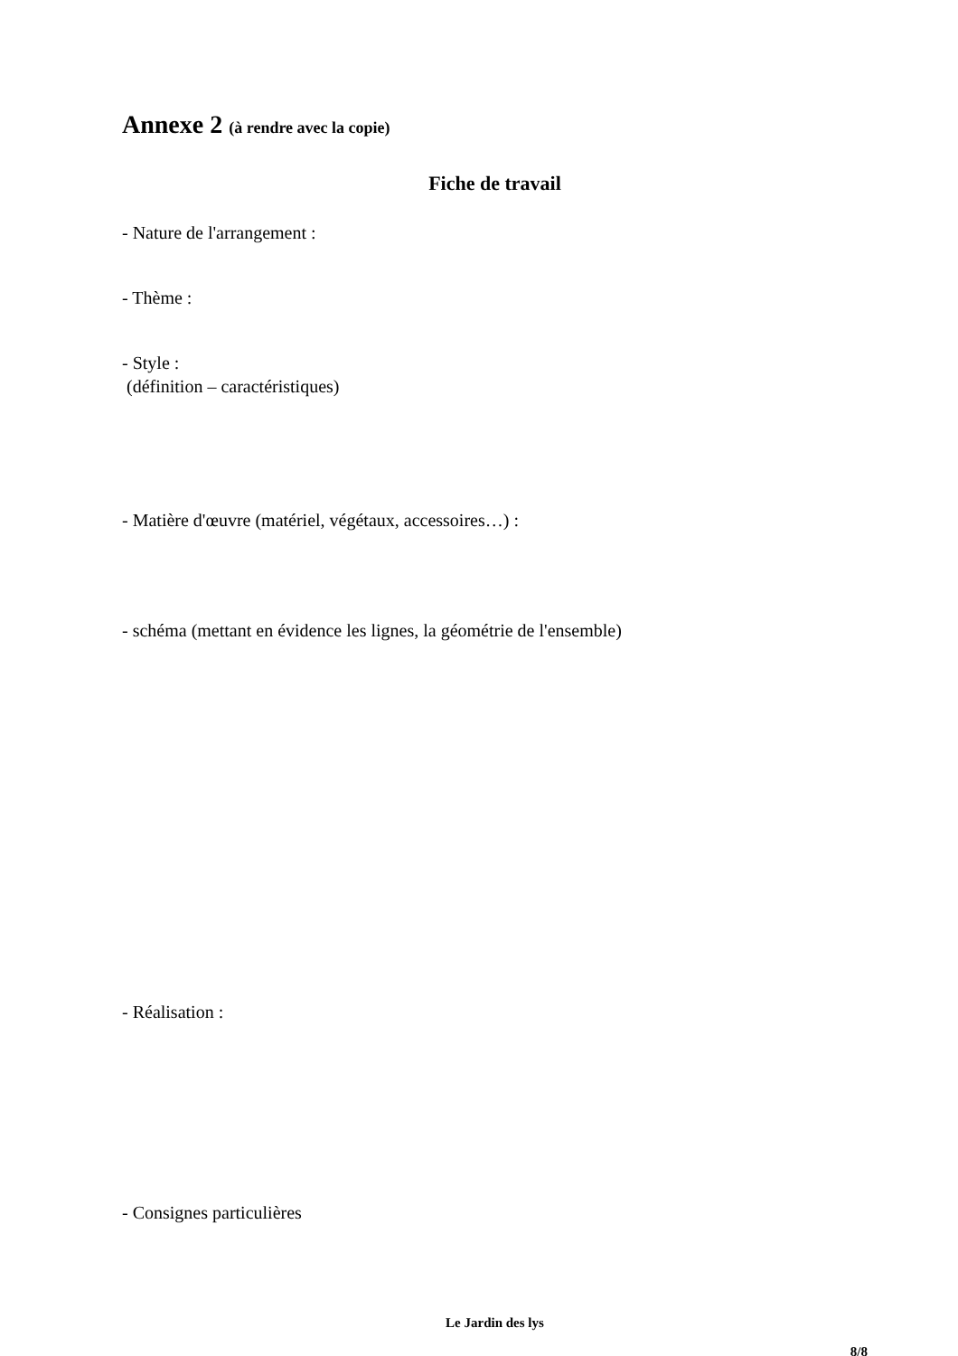Annexe 2 (à rendre avec la copie)
Fiche de travail
- Nature de l'arrangement :
- Thème :
- Style :
(définition – caractéristiques)
- Matière d'œuvre (matériel, végétaux, accessoires…) :
- schéma (mettant en évidence les lignes, la géométrie de l'ensemble)
- Réalisation :
- Consignes particulières
Le Jardin des lys
8/8